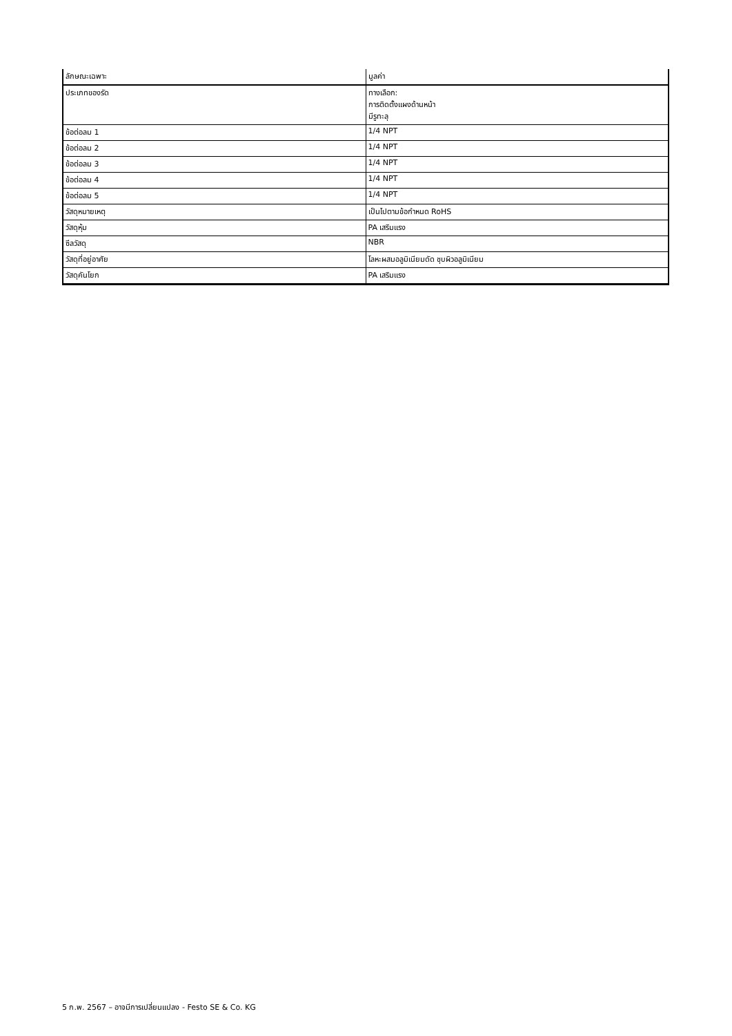| ลักษณะเฉพาะ | มูลค่า |
| --- | --- |
| ประเภทของรัด | ทางเลือก: การติดตั้งแผงด้านหน้า มีรูทะลุ |
| ข้อต่อลม 1 | 1/4 NPT |
| ข้อต่อลม 2 | 1/4 NPT |
| ข้อต่อลม 3 | 1/4 NPT |
| ข้อต่อลม 4 | 1/4 NPT |
| ข้อต่อลม 5 | 1/4 NPT |
| วัสดุหมายเหตุ | เป็นไปตามข้อกำหนด RoHS |
| วัสดุหุ้ม | PA เสริมแรง |
| ซีลวัสดุ | NBR |
| วัสดุที่อยู่อาศัย | โลหะผสมอลูมิเนียมดัด ชุบผิวอลูมิเนียม |
| วัสดุคันโยก | PA เสริมแรง |
5 ก.พ. 2567 – อาจมีการเปลี่ยนแปลง - Festo SE & Co. KG